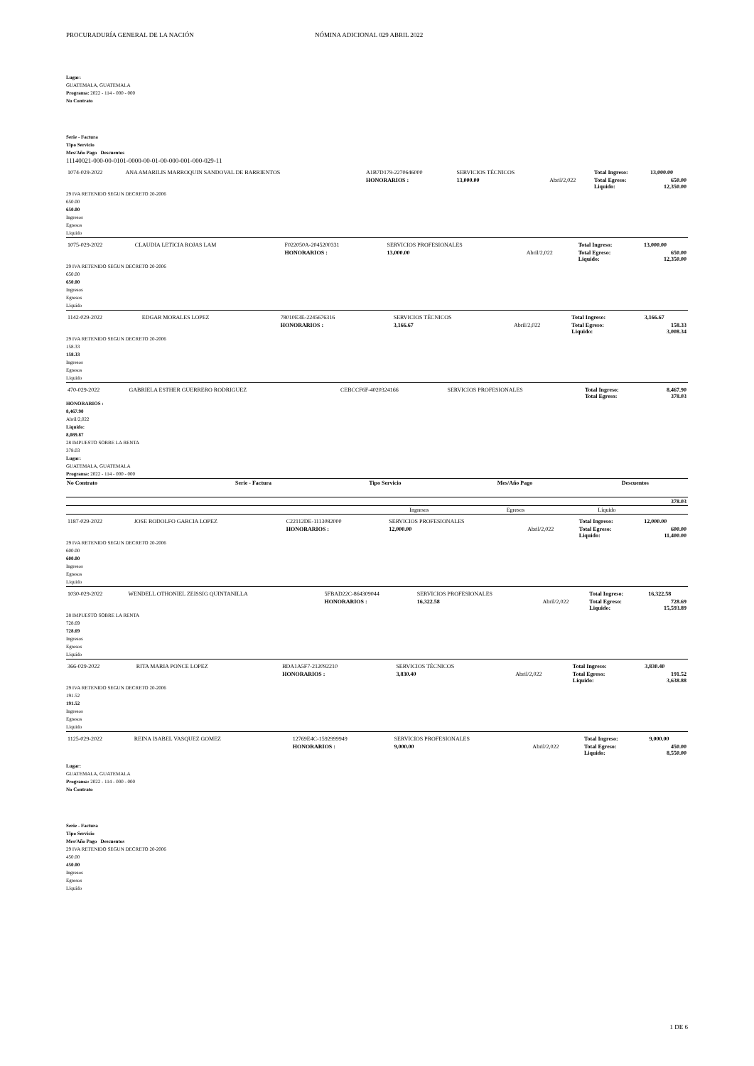PROCURADURÍA GENERAL DE LA NACIÓN NÓMINA ADICIONAL 029 ABRIL 2022
Lugar:
GUATEMALA, GUATEMALA
Programa: 2022 - 114 - 000 - 000
No Contrato
Serie - Factura
Tipo Servicio
Mes/Año Pago Descuentos
11140021-000-00-0101-0000-00-01-00-000-001-000-029-11
| 1074-029-2022 | ANA AMARILIS MARROQUIN SANDOVAL DE BARRIENTOS | A1B7D179-2270646000 | SERVICIOS TÉCNICOS | | Total Ingreso: | 13,000.00 |
| | | HONORARIOS : | 13,000.00 | Abril/2,022 | Total Egreso: Liquido: | 650.00 12,350.00 |
29 IVA RETENIDO SEGUN DECRETO 20-2006
650.00
650.00
Ingresos
Egresos
Líquido
| 1075-029-2022 | CLAUDIA LETICIA ROJAS LAM | F022050A-2045200331 | SERVICIOS PROFESIONALES | | Total Ingreso: | 13,000.00 |
| | | HONORARIOS : | 13,000.00 | Abril/2,022 | Total Egreso: Liquido: | 650.00 12,350.00 |
29 IVA RETENIDO SEGUN DECRETO 20-2006
650.00
650.00
Ingresos
Egresos
Líquido
| 1142-029-2022 | EDGAR MORALES LOPEZ | 78010E3E-2245676316 | SERVICIOS TÉCNICOS | | Total Ingreso: | 3,166.67 |
| | | HONORARIOS : | 3,166.67 | Abril/2,022 | Total Egreso: Liquido: | 158.33 3,008.34 |
29 IVA RETENIDO SEGUN DECRETO 20-2006
158.33
158.33
Ingresos
Egresos
Líquido
| 470-029-2022 | GABRIELA ESTHER GUERRERO RODRIGUEZ | CEBCCF6F-4020324166 | SERVICIOS PROFESIONALES | Total Ingreso: Total Egreso: | 8,467.90 378.03 |
HONORARIOS :
8,467.90
Abril/2,022
Liquido:
8,089.87
28 IMPUESTO SOBRE LA RENTA
378.03
Lugar:
GUATEMALA, GUATEMALA
Programa: 2022 - 114 - 000 - 000
| No Contrato | Serie - Factura | Tipo Servicio | Mes/Año Pago | Descuentos |
| --- | --- | --- | --- | --- |
| 378.03 |
| | Ingresos | Egresos | Líquido |
| 1187-029-2022 | JOSE RODOLFO GARCIA LOPEZ | C22112DE-1113082000 | SERVICIOS PROFESIONALES | | Total Ingreso: | 12,000.00 |
| | | HONORARIOS : | 12,000.00 | Abril/2,022 | Total Egreso: Liquido: | 600.00 11,400.00 |
29 IVA RETENIDO SEGUN DECRETO 20-2006
600.00
600.00
Ingresos
Egresos
Líquido
| 1030-029-2022 | WENDELL OTHONIEL ZEISSIG QUINTANILLA | 5FBAD22C-864309044 | SERVICIOS PROFESIONALES | | Total Ingreso: | 16,322.58 |
| | | HONORARIOS : | 16,322.58 | Abril/2,022 | Total Egreso: Liquido: | 728.69 15,593.89 |
28 IMPUESTO SOBRE LA RENTA
728.69
728.69
Ingresos
Egresos
Líquido
| 366-029-2022 | RITA MARIA PONCE LOPEZ | BDA1A5F7-212092210 | SERVICIOS TÉCNICOS | | Total Ingreso: | 3,830.40 |
| | | HONORARIOS : | 3,830.40 | Abril/2,022 | Total Egreso: Liquido: | 191.52 3,638.88 |
29 IVA RETENIDO SEGUN DECRETO 20-2006
191.52
191.52
Ingresos
Egresos
Líquido
| 1125-029-2022 | REINA ISABEL VASQUEZ GOMEZ | 12769E4C-1592999949 | SERVICIOS PROFESIONALES | | Total Ingreso: | 9,000.00 |
| | | HONORARIOS : | 9,000.00 | Abril/2,022 | Total Egreso: Liquido: | 450.00 8,550.00 |
Lugar:
GUATEMALA, GUATEMALA
Programa: 2022 - 114 - 000 - 000
No Contrato
Serie - Factura
Tipo Servicio
Mes/Año Pago Descuentos
29 IVA RETENIDO SEGUN DECRETO 20-2006
450.00
450.00
Ingresos
Egresos
Líquido
1 DE 6